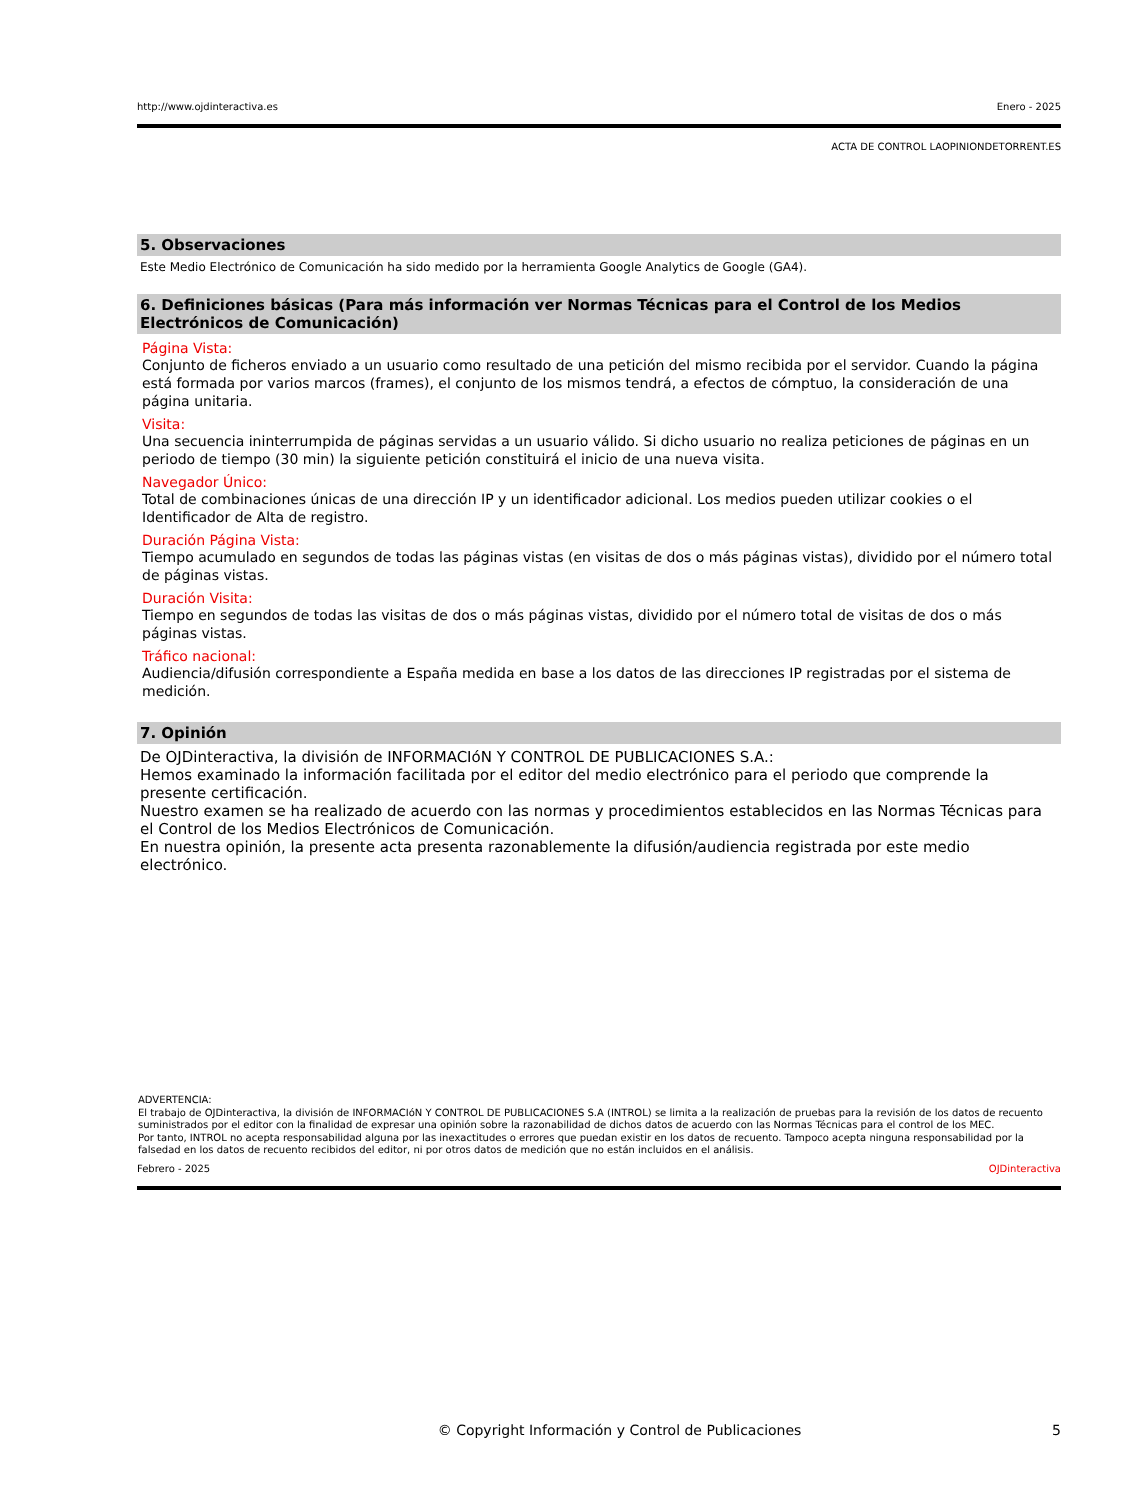http://www.ojdinteractiva.es Enero - 2025
ACTA DE CONTROL LAOPINIONDETORRENT.ES
5. Observaciones
Este Medio Electrónico de Comunicación ha sido medido por la herramienta Google Analytics de Google (GA4).
6. Definiciones básicas (Para más información ver Normas Técnicas para el Control de los Medios Electrónicos de Comunicación)
Página Vista:
Conjunto de ficheros enviado a un usuario como resultado de una petición del mismo recibida por el servidor. Cuando la página está formada por varios marcos (frames), el conjunto de los mismos tendrá, a efectos de cómptuo, la consideración de una página unitaria.
Visita:
Una secuencia ininterrumpida de páginas servidas a un usuario válido. Si dicho usuario no realiza peticiones de páginas en un periodo de tiempo (30 min) la siguiente petición constituirá el inicio de una nueva visita.
Navegador Único:
Total de combinaciones únicas de una dirección IP y un identificador adicional. Los medios pueden utilizar cookies o el Identificador de Alta de registro.
Duración Página Vista:
Tiempo acumulado en segundos de todas las páginas vistas (en visitas de dos o más páginas vistas), dividido por el número total de páginas vistas.
Duración Visita:
Tiempo en segundos de todas las visitas de dos o más páginas vistas, dividido por el número total de visitas de dos o más páginas vistas.
Tráfico nacional:
Audiencia/difusión correspondiente a España medida en base a los datos de las direcciones IP registradas por el sistema de medición.
7. Opinión
De OJDinteractiva, la división de INFORMACIóN Y CONTROL DE PUBLICACIONES S.A.:
Hemos examinado la información facilitada por el editor del medio electrónico para el periodo que comprende la presente certificación.
Nuestro examen se ha realizado de acuerdo con las normas y procedimientos establecidos en las Normas Técnicas para el Control de los Medios Electrónicos de Comunicación.
En nuestra opinión, la presente acta presenta razonablemente la difusión/audiencia registrada por este medio electrónico.
ADVERTENCIA:
El trabajo de OJDinteractiva, la división de INFORMACIóN Y CONTROL DE PUBLICACIONES S.A (INTROL) se limita a la realización de pruebas para la revisión de los datos de recuento suministrados por el editor con la finalidad de expresar una opinión sobre la razonabilidad de dichos datos de acuerdo con las Normas Técnicas para el control de los MEC.
Por tanto, INTROL no acepta responsabilidad alguna por las inexactitudes o errores que puedan existir en los datos de recuento. Tampoco acepta ninguna responsabilidad por la falsedad en los datos de recuento recibidos del editor, ni por otros datos de medición que no están incluidos en el análisis.
Febrero - 2025 OJDinteractiva
© Copyright Información y Control de Publicaciones 5